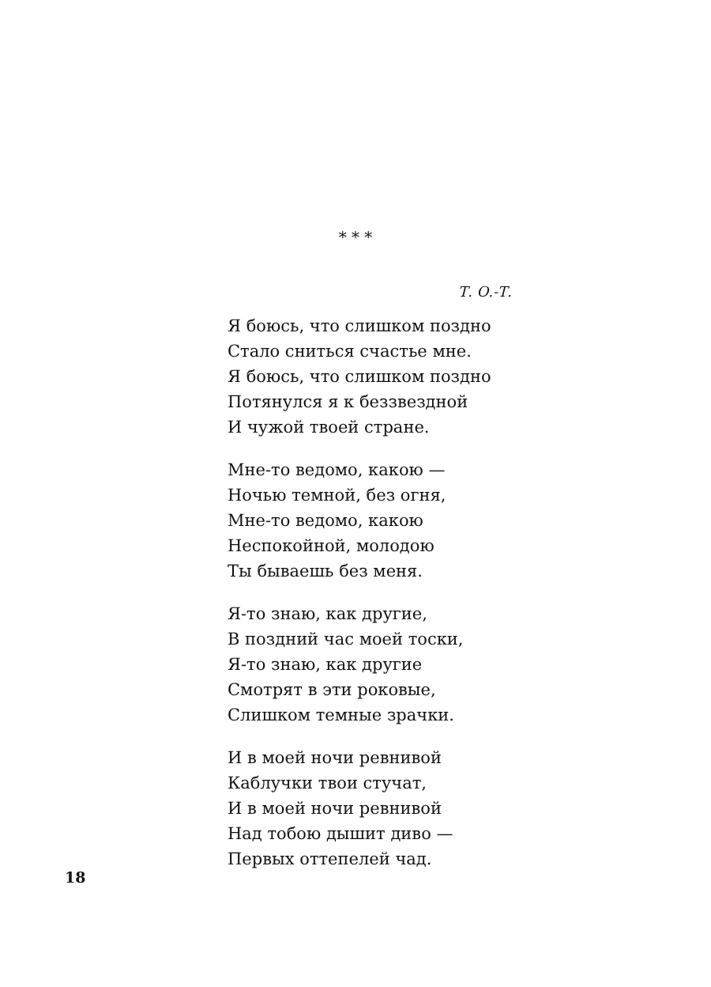* * *
Т. О.-Т.
Я боюсь, что слишком поздно
Стало сниться счастье мне.
Я боюсь, что слишком поздно
Потянулся я к беззвездной
И чужой твоей стране.
Мне-то ведомо, какою —
Ночью темной, без огня,
Мне-то ведомо, какою
Неспокойной, молодою
Ты бываешь без меня.
Я-то знаю, как другие,
В поздний час моей тоски,
Я-то знаю, как другие
Смотрят в эти роковые,
Слишком темные зрачки.
И в моей ночи ревнивой
Каблучки твои стучат,
И в моей ночи ревнивой
Над тобою дышит диво —
Первых оттепелей чад.
18